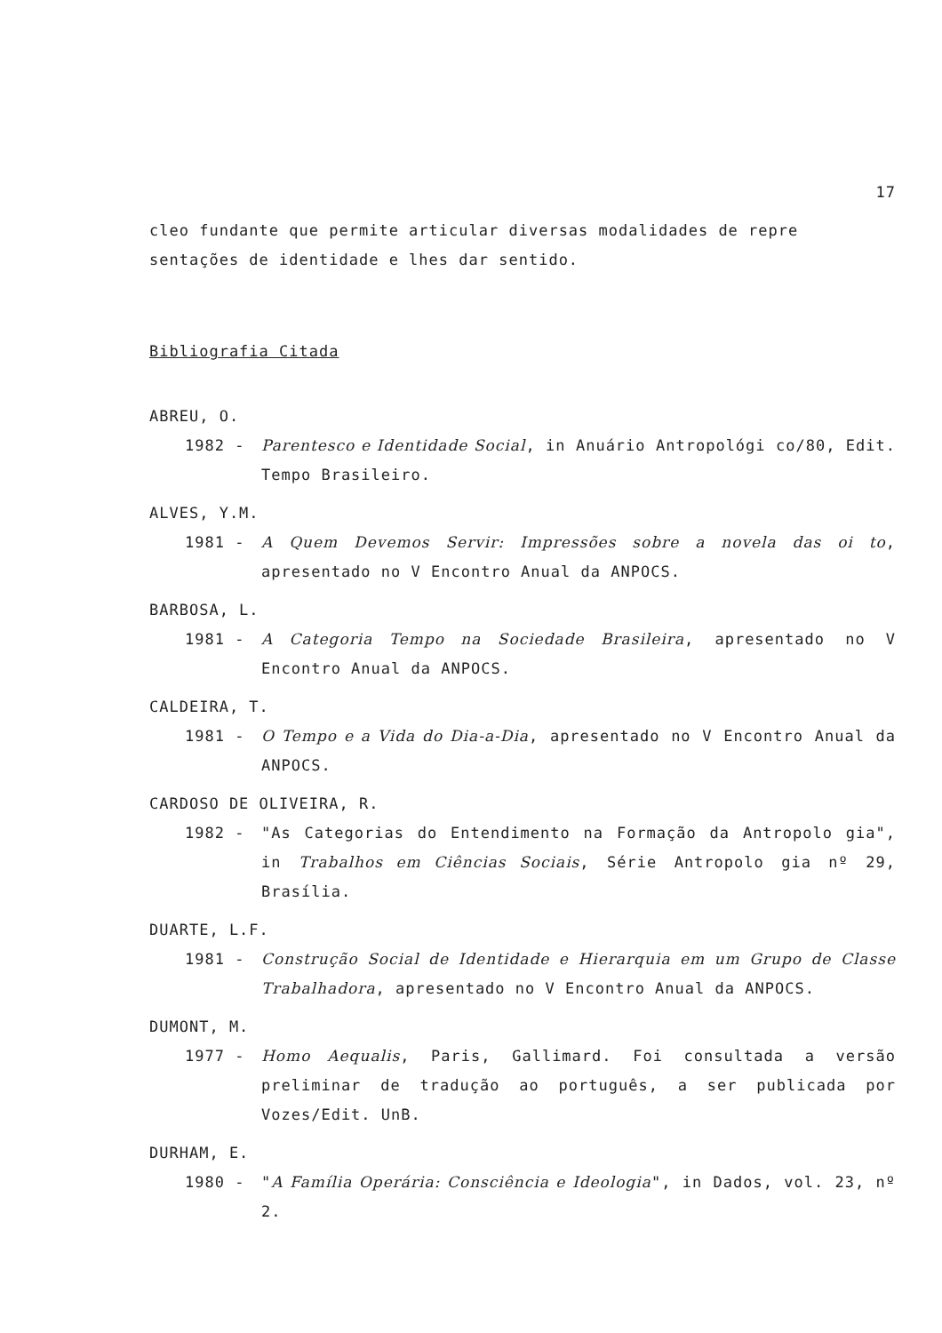17
cleo fundante que permite articular diversas modalidades de repre sentações de identidade e lhes dar sentido.
Bibliografia Citada
ABREU, O.
1982 - Parentesco e Identidade Social, in Anuário Antropológi co/80, Edit. Tempo Brasileiro.
ALVES, Y.M.
1981 - A Quem Devemos Servir: Impressões sobre a novela das oi to, apresentado no V Encontro Anual da ANPOCS.
BARBOSA, L.
1981 - A Categoria Tempo na Sociedade Brasileira, apresentado no V Encontro Anual da ANPOCS.
CALDEIRA, T.
1981 - O Tempo e a Vida do Dia-a-Dia, apresentado no V Encontro Anual da ANPOCS.
CARDOSO DE OLIVEIRA, R.
1982 - "As Categorias do Entendimento na Formação da Antropolo gia", in Trabalhos em Ciências Sociais, Série Antropolo gia nº 29, Brasília.
DUARTE, L.F.
1981 - Construção Social de Identidade e Hierarquia em um Grupo de Classe Trabalhadora, apresentado no V Encontro Anual da ANPOCS.
DUMONT, M.
1977 - Homo Aequalis, Paris, Gallimard. Foi consultada a versão preliminar de tradução ao português, a ser publicada por Vozes/Edit. UnB.
DURHAM, E.
1980 - "A Família Operária: Consciência e Ideologia", in Dados, vol. 23, nº 2.